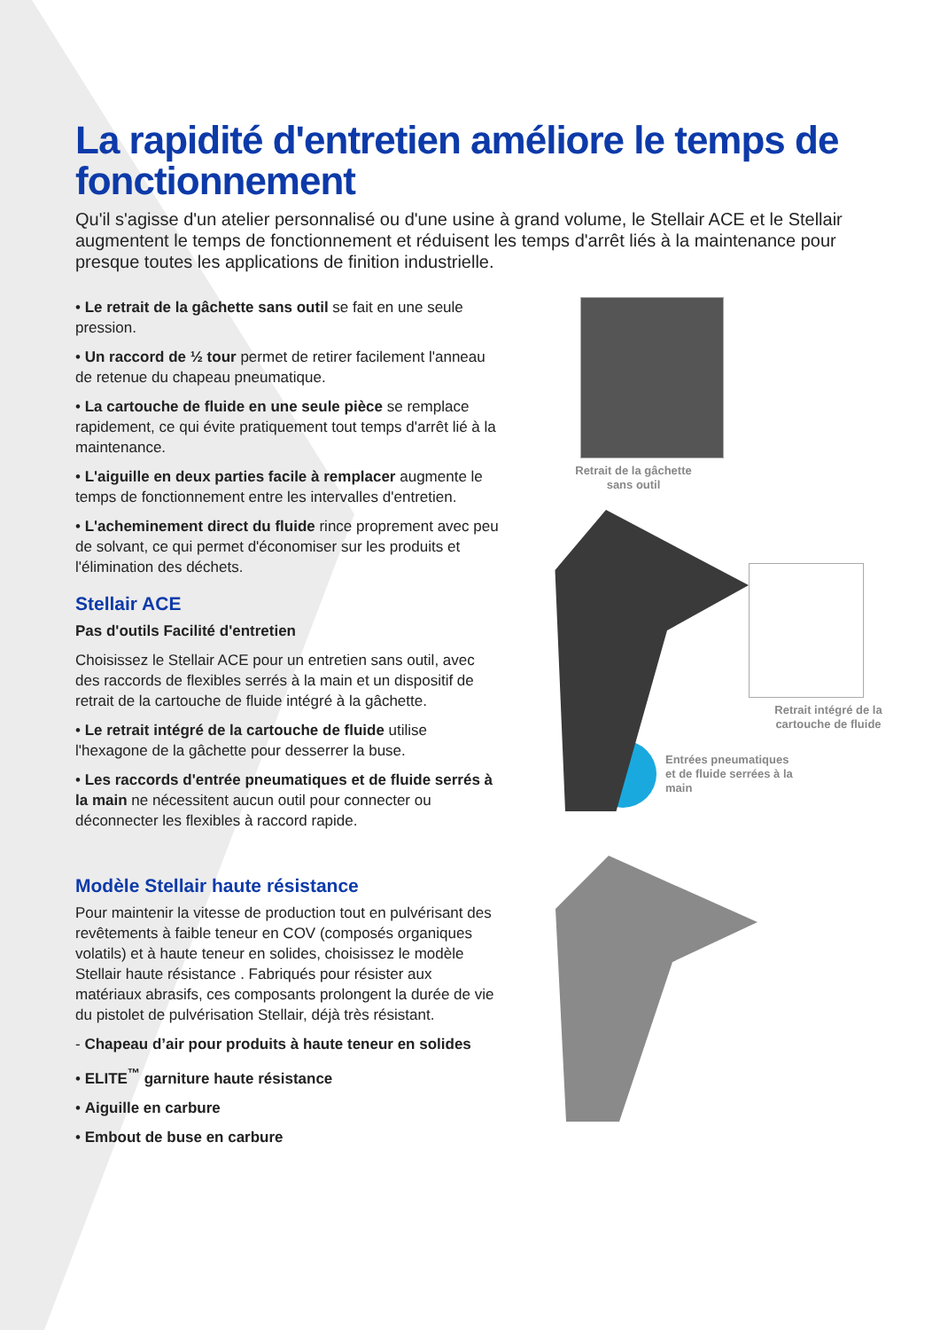La rapidité d'entretien améliore le temps de fonctionnement
Qu'il s'agisse d'un atelier personnalisé ou d'une usine à grand volume, le Stellair ACE et le Stellair augmentent le temps de fonctionnement et réduisent les temps d'arrêt liés à la maintenance pour presque toutes les applications de finition industrielle.
• Le retrait de la gâchette sans outil se fait en une seule pression.
• Un raccord de ½ tour permet de retirer facilement l'anneau de retenue du chapeau pneumatique.
• La cartouche de fluide en une seule pièce se remplace rapidement, ce qui évite pratiquement tout temps d'arrêt lié à la maintenance.
• L'aiguille en deux parties facile à remplacer augmente le temps de fonctionnement entre les intervalles d'entretien.
• L'acheminement direct du fluide rince proprement avec peu de solvant, ce qui permet d'économiser sur les produits et l'élimination des déchets.
Stellair ACE
Pas d'outils Facilité d'entretien
Choisissez le Stellair ACE pour un entretien sans outil, avec des raccords de flexibles serrés à la main et un dispositif de retrait de la cartouche de fluide intégré à la gâchette.
• Le retrait intégré de la cartouche de fluide utilise l'hexagone de la gâchette pour desserrer la buse.
• Les raccords d'entrée pneumatiques et de fluide serrés à la main ne nécessitent aucun outil pour connecter ou déconnecter les flexibles à raccord rapide.
Modèle Stellair haute résistance
Pour maintenir la vitesse de production tout en pulvérisant des revêtements à faible teneur en COV (composés organiques volatils) et à haute teneur en solides, choisissez le modèle Stellair haute résistance . Fabriqués pour résister aux matériaux abrasifs, ces composants prolongent la durée de vie du pistolet de pulvérisation Stellair, déjà très résistant.
- Chapeau d’air pour produits à haute teneur en solides
• ELITE<sup>™</sup> garniture haute résistance
• Aiguille en carbure
• Embout de buse en carbure
Retrait de la gâchette
sans outil
Retrait intégré de la cartouche de fluide
Entrées pneumatiques
et de fluide serrées à la
main